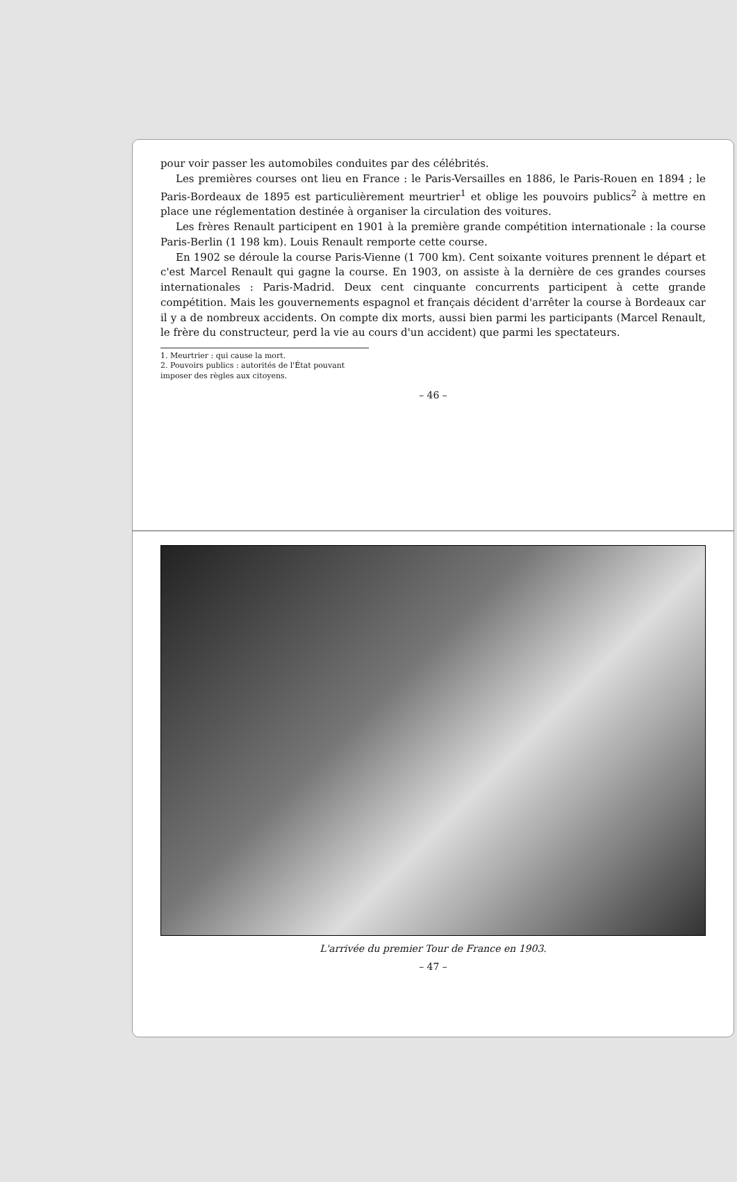pour voir passer les automobiles conduites par des célébrités.
Les premières courses ont lieu en France : le Paris-Versailles en 1886, le Paris-Rouen en 1894 ; le Paris-Bordeaux de 1895 est particulièrement meurtrier<sup>1</sup> et oblige les pouvoirs publics<sup>2</sup> à mettre en place une réglementation destinée à organiser la circulation des voitures.
Les frères Renault participent en 1901 à la première grande compétition internationale : la course Paris-Berlin (1 198 km). Louis Renault remporte cette course.
En 1902 se déroule la course Paris-Vienne (1 700 km). Cent soixante voitures prennent le départ et c'est Marcel Renault qui gagne la course. En 1903, on assiste à la dernière de ces grandes courses internationales : Paris-Madrid. Deux cent cinquante concurrents participent à cette grande compétition. Mais les gouvernements espagnol et français décident d'arrêter la course à Bordeaux car il y a de nombreux accidents. On compte dix morts, aussi bien parmi les participants (Marcel Renault, le frère du constructeur, perd la vie au cours d'un accident) que parmi les spectateurs.
1. Meurtrier : qui cause la mort.
2. Pouvoirs publics : autorités de l'État pouvant imposer des règles aux citoyens.
– 46 –
L'arrivée du premier Tour de France en 1903.
– 47 –